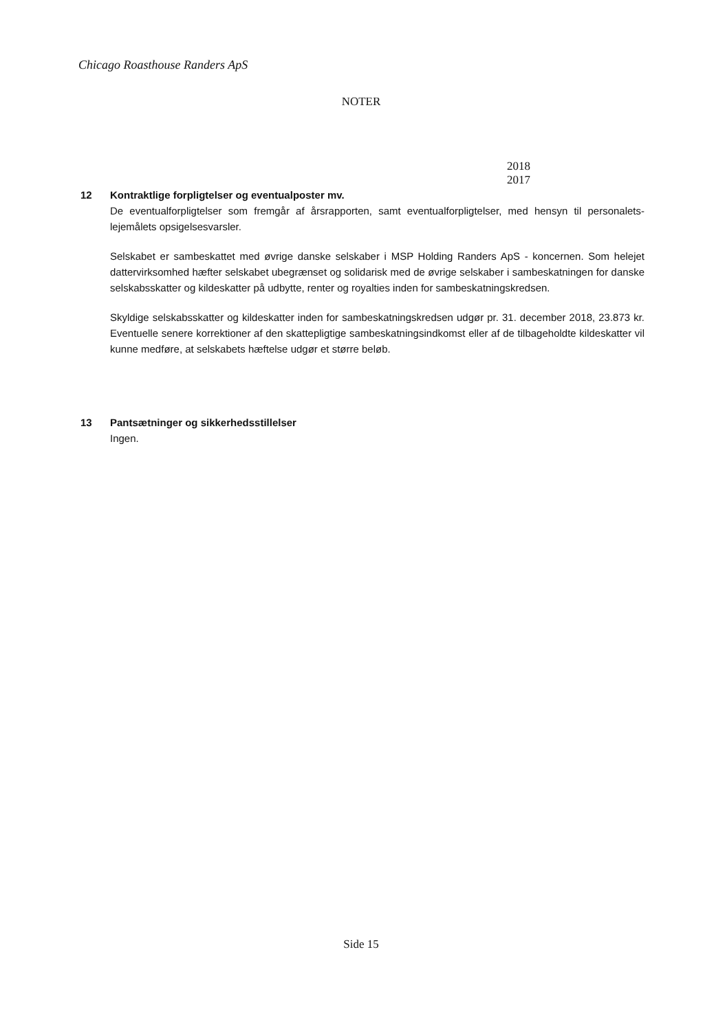Chicago Roasthouse Randers ApS
NOTER
2018 2017
12
Kontraktlige forpligtelser og eventualposter mv.
De eventualforpligtelser som fremgår af årsrapporten, samt eventualforpligtelser, med hensyn til personalets- lejemålets opsigelsesvarsler.
Selskabet er sambeskattet med øvrige danske selskaber i MSP Holding Randers ApS - koncernen. Som helejet dattervirksomhed hæfter selskabet ubegrænset og solidarisk med de øvrige selskaber i sambeskatningen for danske selskabsskatter og kildeskatter på udbytte, renter og royalties inden for sambeskatningskredsen.
Skyldige selskabsskatter og kildeskatter inden for sambeskatningskredsen udgør pr. 31. december 2018, 23.873 kr. Eventuelle senere korrektioner af den skattepligtige sambeskatningsindkomst eller af de tilbageholdte kildeskatter vil kunne medføre, at selskabets hæftelse udgør et større beløb.
13
Pantsætninger og sikkerhedsstillelser
Ingen.
Side 15